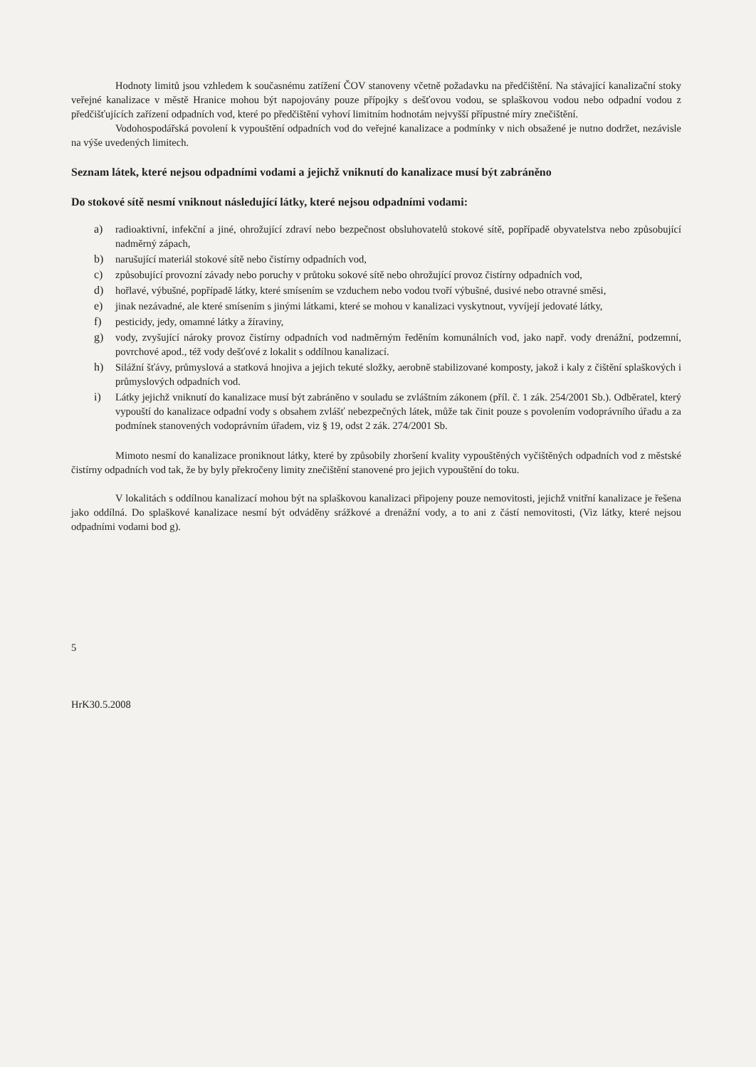Hodnoty limitů jsou vzhledem k současnému zatížení ČOV stanoveny včetně požadavku na předčištění. Na stávající kanalizační stoky veřejné kanalizace v městě Hranice mohou být napojovány pouze přípojky s dešťovou vodou, se splaškovou vodou nebo odpadní vodou z předčišťujících zařízení odpadních vod, které po předčištění vyhoví limitním hodnotám nejvyšší přípustné míry znečištění.
Vodohospodářská povolení k vypouštění odpadních vod do veřejné kanalizace a podmínky v nich obsažené je nutno dodržet, nezávisle na výše uvedených limitech.
Seznam látek, které nejsou odpadními vodami a jejichž vniknutí do kanalizace musí být zabráněno
Do stokové sítě nesmí vniknout následující látky, které nejsou odpadními vodami:
a) radioaktivní, infekční a jiné, ohrožující zdraví nebo bezpečnost obsluhovatelů stokové sítě, popřípadě obyvatelstva nebo způsobující nadměrný zápach,
b) narušující materiál stokové sítě nebo čistírny odpadních vod,
c) způsobující provozní závady nebo poruchy v průtoku sokové sítě nebo ohrožující provoz čistírny odpadních vod,
d) hořlavé, výbušné, popřípadě látky, které smísením se vzduchem nebo vodou tvoří výbušné, dusivé nebo otravné směsi,
e) jinak nezávadné, ale které smísením s jinými látkami, které se mohou v kanalizaci vyskytnout, vyvíjejí jedovaté látky,
f) pesticidy, jedy, omamné látky a žíraviny,
g) vody, zvyšující nároky provoz čistírny odpadních vod nadměrným ředěním komunálních vod, jako např. vody drenážní, podzemní, povrchové apod., též vody dešťové z lokalit s oddílnou kanalizací.
h) Silážní šťávy, průmyslová a statková hnojiva a jejich tekuté složky, aerobně stabilizované komposty, jakož i kaly z čištění splaškových i průmyslových odpadních vod.
i) Látky jejichž vniknutí do kanalizace musí být zabráněno v souladu se zvláštním zákonem (příl. č. 1 zák. 254/2001 Sb.). Odběratel, který vypouští do kanalizace odpadní vody s obsahem zvlášť nebezpečných látek, může tak činit pouze s povolením vodoprávního úřadu a za podmínek stanovených vodoprávním úřadem, viz § 19, odst 2 zák. 274/2001 Sb.
Mimoto nesmí do kanalizace proniknout látky, které by způsobily zhoršení kvality vypouštěných vyčištěných odpadních vod z městské čistírny odpadních vod tak, že by byly překročeny limity znečištění stanovené pro jejich vypouštění do toku.
V lokalitách s oddílnou kanalizací mohou být na splaškovou kanalizaci připojeny pouze nemovitosti, jejichž vnitřní kanalizace je řešena jako oddílná. Do splaškové kanalizace nesmí být odváděny srážkové a drenážní vody, a to ani z částí nemovitosti, (Viz látky, které nejsou odpadními vodami bod g).
5
HrK30.5.2008